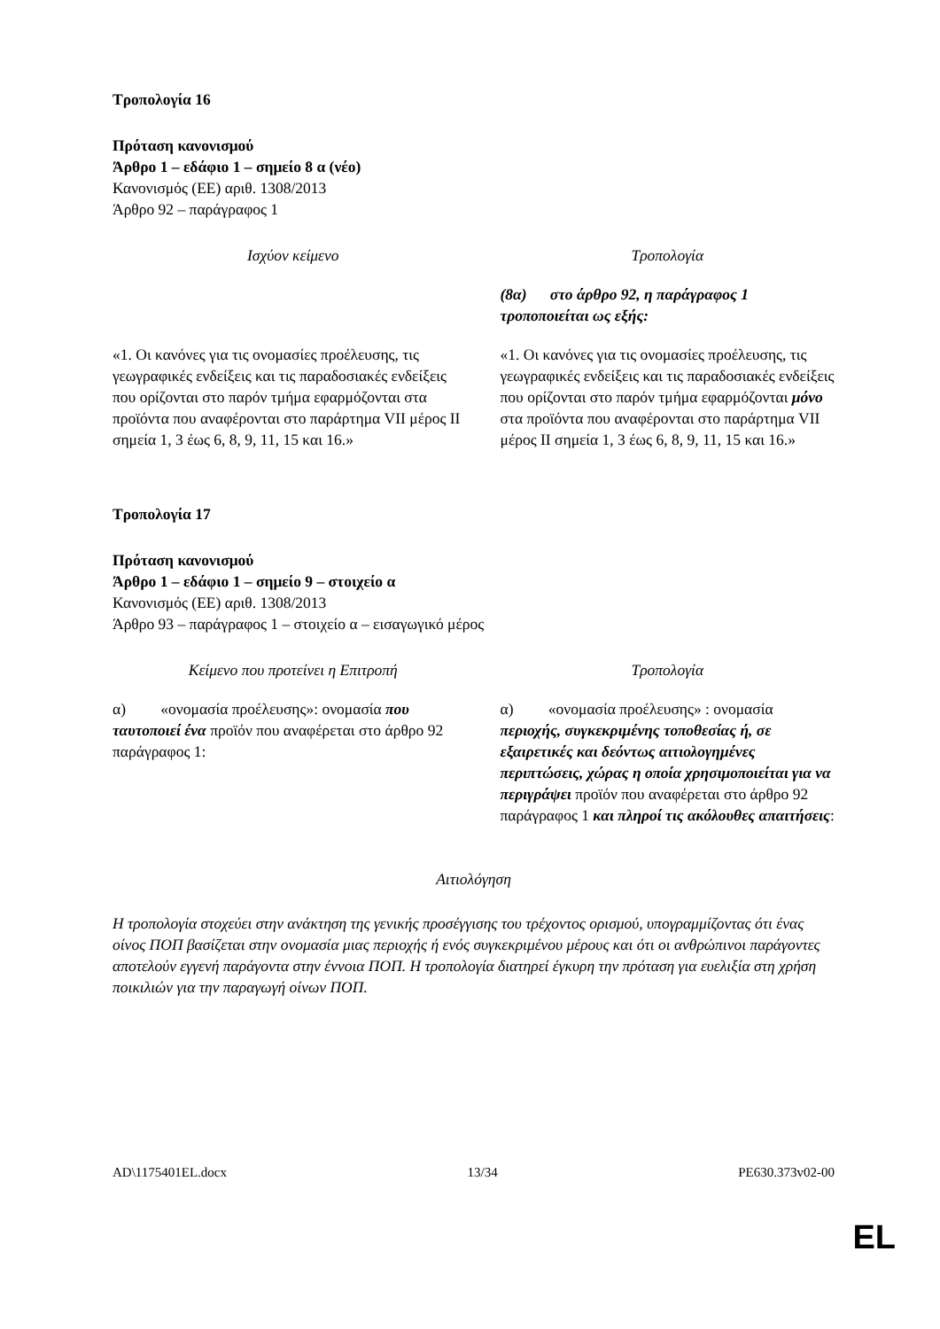Τροπολογία 16
Πρόταση κανονισμού
Άρθρο 1 – εδάφιο 1 – σημείο 8 α (νέο)
Κανονισμός (ΕΕ) αριθ. 1308/2013
Άρθρο 92 – παράγραφος 1
| Ισχύον κείμενο | Τροπολογία |
| | (8α) στο άρθρο 92, η παράγραφος 1 τροποποιείται ως εξής: |
| «1. Οι κανόνες για τις ονομασίες προέλευσης, τις γεωγραφικές ενδείξεις και τις παραδοσιακές ενδείξεις που ορίζονται στο παρόν τμήμα εφαρμόζονται στα προϊόντα που αναφέρονται στο παράρτημα VII μέρος II σημεία 1, 3 έως 6, 8, 9, 11, 15 και 16.» | «1. Οι κανόνες για τις ονομασίες προέλευσης, τις γεωγραφικές ενδείξεις και τις παραδοσιακές ενδείξεις που ορίζονται στο παρόν τμήμα εφαρμόζονται μόνο στα προϊόντα που αναφέρονται στο παράρτημα VII μέρος II σημεία 1, 3 έως 6, 8, 9, 11, 15 και 16.» |
Τροπολογία 17
Πρόταση κανονισμού
Άρθρο 1 – εδάφιο 1 – σημείο 9 – στοιχείο α
Κανονισμός (ΕΕ) αριθ. 1308/2013
Άρθρο 93 – παράγραφος 1 – στοιχείο α – εισαγωγικό μέρος
| Κείμενο που προτείνει η Επιτροπή | Τροπολογία |
| α) «ονομασία προέλευσης»: ονομασία που ταυτοποιεί ένα προϊόν που αναφέρεται στο άρθρο 92 παράγραφος 1: | α) «ονομασία προέλευσης» : ονομασία περιοχής, συγκεκριμένης τοποθεσίας ή, σε εξαιρετικές και δεόντως αιτιολογημένες περιπτώσεις, χώρας η οποία χρησιμοποιείται για να περιγράψει προϊόν που αναφέρεται στο άρθρο 92 παράγραφος 1 και πληροί τις ακόλουθες απαιτήσεις : |
Αιτιολόγηση
Η τροπολογία στοχεύει στην ανάκτηση της γενικής προσέγγισης του τρέχοντος ορισμού, υπογραμμίζοντας ότι ένας οίνος ΠΟΠ βασίζεται στην ονομασία μιας περιοχής ή ενός συγκεκριμένου μέρους και ότι οι ανθρώπινοι παράγοντες αποτελούν εγγενή παράγοντα στην έννοια ΠΟΠ. Η τροπολογία διατηρεί έγκυρη την πρόταση για ευελιξία στη χρήση ποικιλιών για την παραγωγή οίνων ΠΟΠ.
AD\1175401EL.docx 13/34 PE630.373v02-00
EL